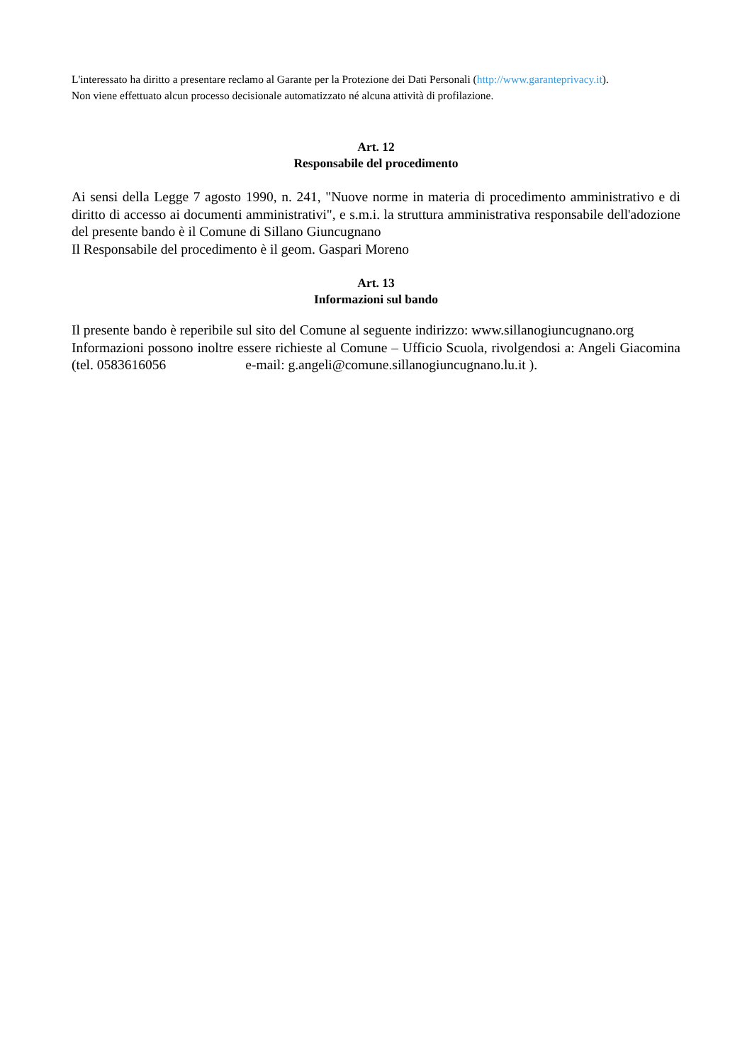L'interessato ha diritto a presentare reclamo al Garante per la Protezione dei Dati Personali (http://www.garanteprivacy.it).
Non viene effettuato alcun processo decisionale automatizzato né alcuna attività di profilazione.
Art. 12
Responsabile del procedimento
Ai sensi della Legge 7 agosto 1990, n. 241, "Nuove norme in materia di procedimento amministrativo e di diritto di accesso ai documenti amministrativi", e s.m.i. la struttura amministrativa responsabile dell'adozione del presente bando è il Comune di Sillano Giuncugnano
Il Responsabile del procedimento è il geom. Gaspari Moreno
Art. 13
Informazioni sul bando
Il presente bando è reperibile sul sito del Comune al seguente indirizzo: www.sillanogiuncugnano.org
Informazioni possono inoltre essere richieste al Comune – Ufficio Scuola, rivolgendosi a: Angeli Giacomina (tel. 0583616056 e-mail: g.angeli@comune.sillanogiuncugnano.lu.it ).